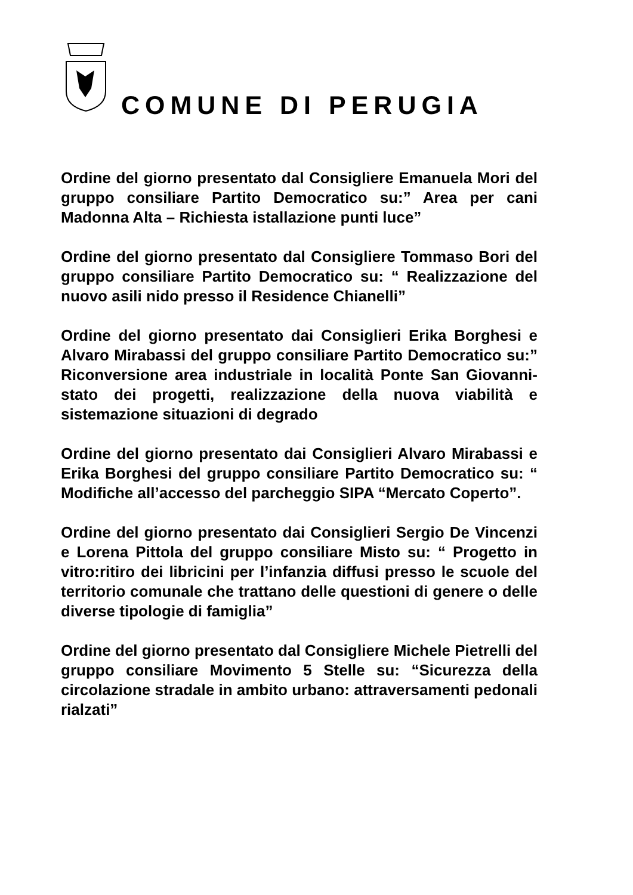COMUNE DI PERUGIA
Ordine del giorno presentato dal Consigliere Emanuela Mori del gruppo consiliare Partito Democratico su:” Area per cani Madonna Alta – Richiesta istallazione punti luce”
Ordine del giorno presentato dal Consigliere Tommaso Bori del gruppo consiliare Partito Democratico su: “ Realizzazione del nuovo asili nido presso il Residence Chianelli”
Ordine del giorno presentato dai Consiglieri Erika Borghesi e Alvaro Mirabassi del gruppo consiliare Partito Democratico su:” Riconversione area industriale in località Ponte San Giovanni- stato dei progetti, realizzazione della nuova viabilità e sistemazione situazioni di degrado
Ordine del giorno presentato dai Consiglieri Alvaro Mirabassi e Erika Borghesi del gruppo consiliare Partito Democratico su: “ Modifiche all’accesso del parcheggio SIPA “Mercato Coperto”.
Ordine del giorno presentato dai Consiglieri Sergio De Vincenzi e Lorena Pittola del gruppo consiliare Misto su: “ Progetto in vitro:ritiro dei libricini per l’infanzia diffusi presso le scuole del territorio comunale che trattano delle questioni di genere o delle diverse tipologie di famiglia”
Ordine del giorno presentato dal Consigliere Michele Pietrelli del gruppo consiliare Movimento 5 Stelle su: “Sicurezza della circolazione stradale in ambito urbano: attraversamenti pedonali rialzati”